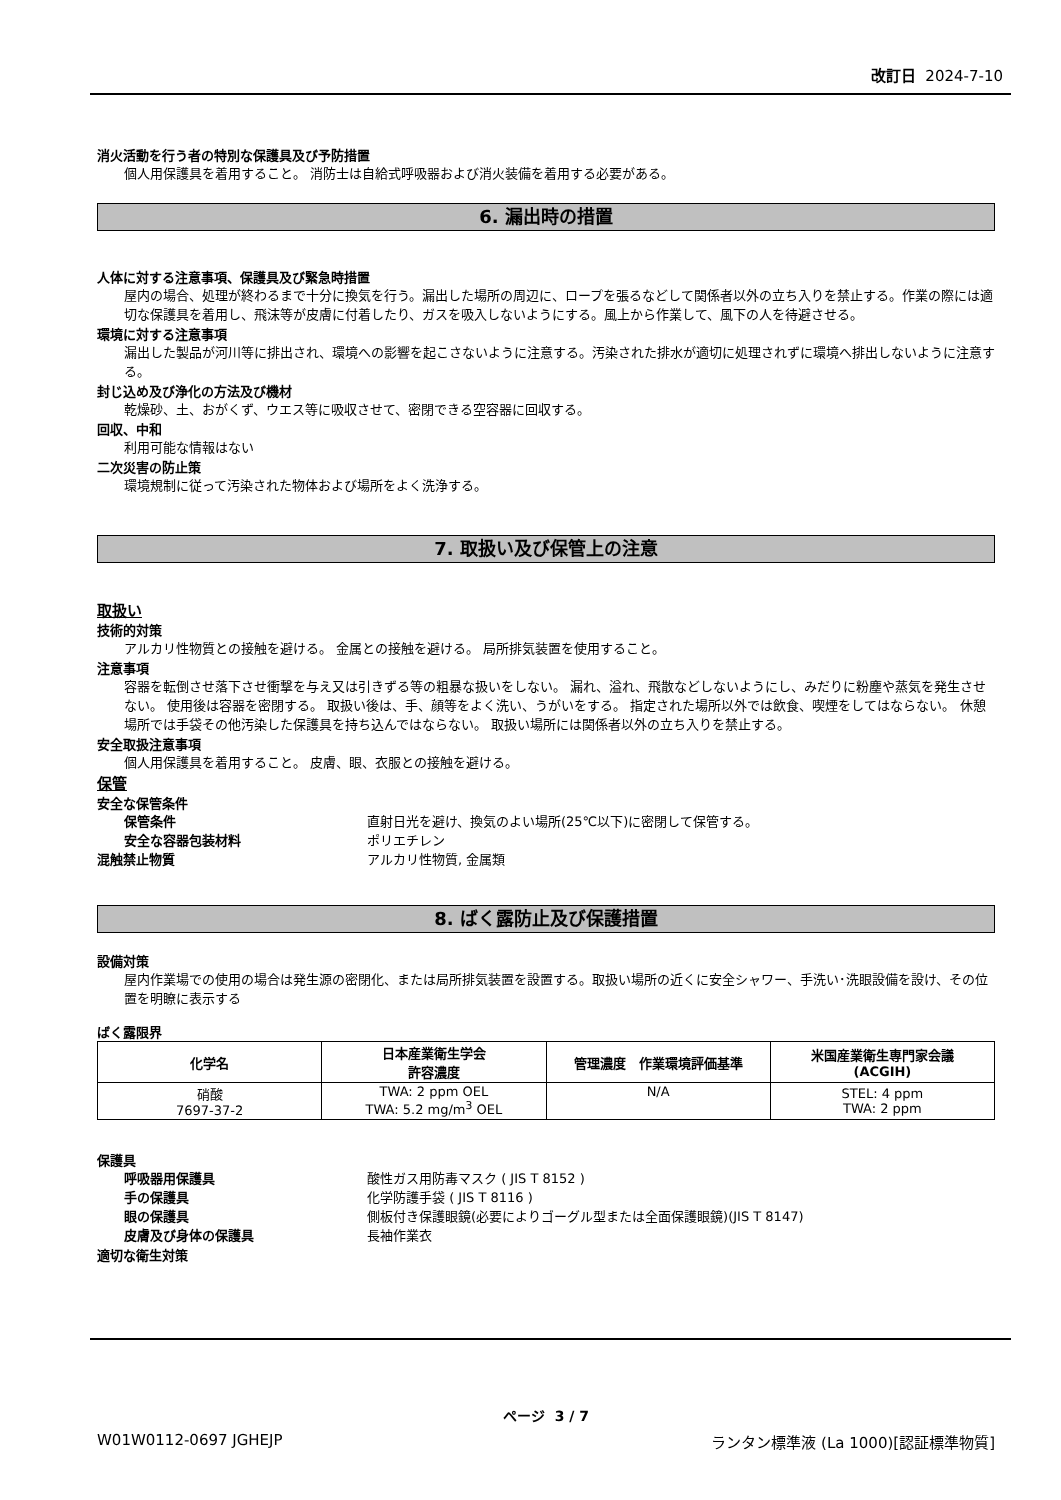改訂日 2024-7-10
消火活動を行う者の特別な保護具及び予防措置
個人用保護具を着用すること。 消防士は自給式呼吸器および消火装備を着用する必要がある。
6. 漏出時の措置
人体に対する注意事項、保護具及び緊急時措置
屋内の場合、処理が終わるまで十分に換気を行う。漏出した場所の周辺に、ロープを張るなどして関係者以外の立ち入りを禁止する。作業の際には適切な保護具を着用し、飛沫等が皮膚に付着したり、ガスを吸入しないようにする。風上から作業して、風下の人を待避させる。
環境に対する注意事項
漏出した製品が河川等に排出され、環境への影響を起こさないように注意する。汚染された排水が適切に処理されずに環境へ排出しないように注意する。
封じ込め及び浄化の方法及び機材
乾燥砂、土、おがくず、ウエス等に吸収させて、密閉できる空容器に回収する。
回収、中和
利用可能な情報はない
二次災害の防止策
環境規制に従って汚染された物体および場所をよく洗浄する。
7. 取扱い及び保管上の注意
取扱い
技術的対策
アルカリ性物質との接触を避ける。 金属との接触を避ける。 局所排気装置を使用すること。
注意事項
容器を転倒させ落下させ衝撃を与え又は引きずる等の粗暴な扱いをしない。 漏れ、溢れ、飛散などしないようにし、みだりに粉塵や蒸気を発生させない。 使用後は容器を密閉する。 取扱い後は、手、顔等をよく洗い、うがいをする。 指定された場所以外では飲食、喫煙をしてはならない。 休憩場所では手袋その他汚染した保護具を持ち込んではならない。 取扱い場所には関係者以外の立ち入りを禁止する。
安全取扱注意事項
個人用保護具を着用すること。 皮膚、眼、衣服との接触を避ける。
保管
安全な保管条件
保管条件 直射日光を避け、換気のよい場所(25℃以下)に密閉して保管する。
安全な容器包装材料 ポリエチレン
混触禁止物質 アルカリ性物質, 金属類
8. ばく露防止及び保護措置
設備対策
屋内作業場での使用の場合は発生源の密閉化、または局所排気装置を設置する。取扱い場所の近くに安全シャワー、手洗い･洗眼設備を設け、その位置を明瞭に表示する
ばく露限界
| 化学名 | 日本産業衛生学会 許容濃度 | 管理濃度 作業環境評価基準 | 米国産業衛生専門家会議 (ACGIH) |
| --- | --- | --- | --- |
| 硝酸 7697-37-2 | TWA: 2 ppm OEL TWA: 5.2 mg/m<sup>3</sup> OEL | N/A | STEL: 4 ppm TWA: 2 ppm |
保護具
呼吸器用保護具 酸性ガス用防毒マスク ( JIS T 8152 )
手の保護具 化学防護手袋 ( JIS T 8116 )
眼の保護具 側板付き保護眼鏡(必要によりゴーグル型または全面保護眼鏡)(JIS T 8147)
皮膚及び身体の保護具 長袖作業衣
適切な衛生対策
ページ 3 / 7
W01W0112-0697 JGHEJP ランタン標準液 (La 1000)[認証標準物質]